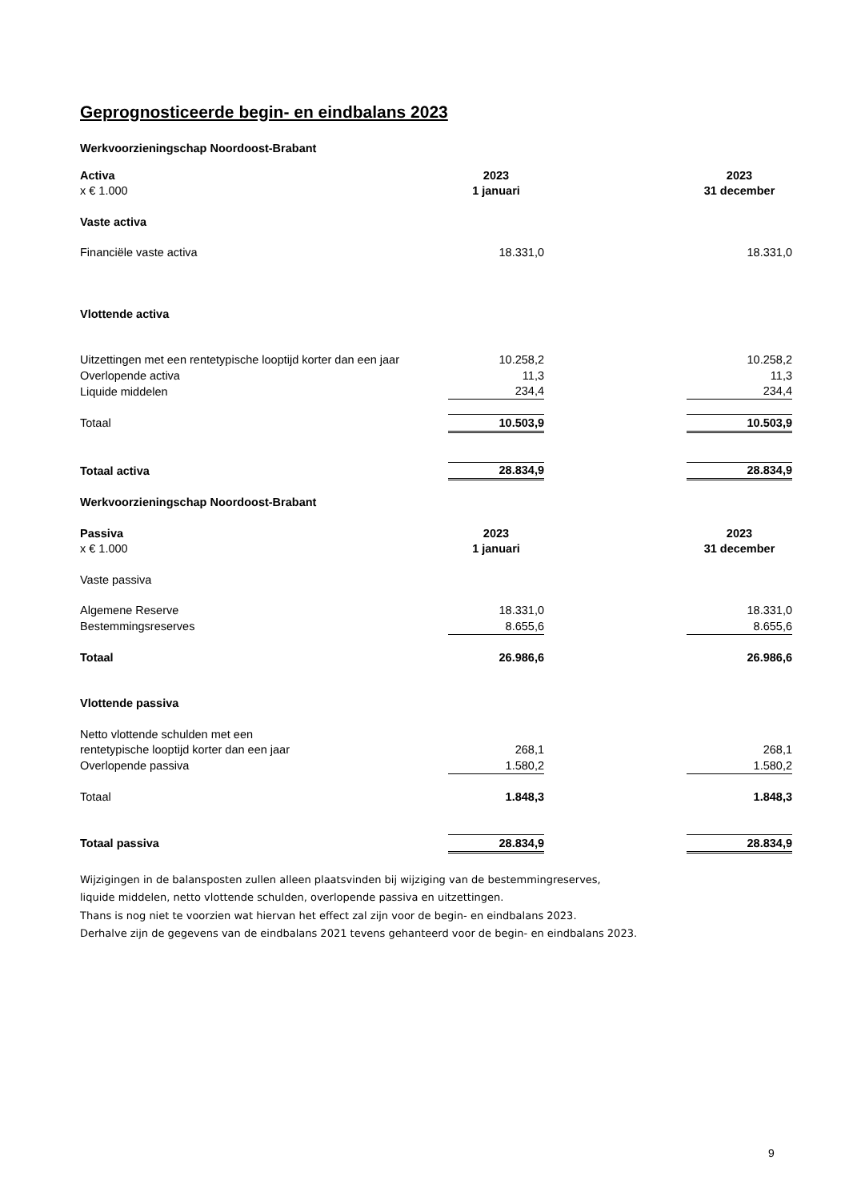Geprognosticeerde begin- en eindbalans 2023
Werkvoorzieningschap Noordoost-Brabant
| Activa | 2023 | | 2023 |
| x € 1.000 | 1 januari | | 31 december |
| Vaste activa | | | |
| Financiële vaste activa | 18.331,0 | | 18.331,0 |
| Vlottende activa | | | |
| Uitzettingen met een rentetypische looptijd korter dan een jaar | 10.258,2 | | 10.258,2 |
| Overlopende activa | 11,3 | | 11,3 |
| Liquide middelen | 234,4 | | 234,4 |
| Totaal | 10.503,9 | | 10.503,9 |
| Totaal activa | 28.834,9 | | 28.834,9 |
| Werkvoorzieningschap Noordoost-Brabant | | | |
| Passiva | 2023 | | 2023 |
| x € 1.000 | 1 januari | | 31 december |
| Vaste passiva | | | |
| Algemene Reserve | 18.331,0 | | 18.331,0 |
| Bestemmingsreserves | 8.655,6 | | 8.655,6 |
| Totaal | 26.986,6 | | 26.986,6 |
| Vlottende passiva | | | |
| Netto vlottende schulden met een | | | |
| rentetypische looptijd korter dan een jaar | 268,1 | | 268,1 |
| Overlopende passiva | 1.580,2 | | 1.580,2 |
| Totaal | 1.848,3 | | 1.848,3 |
| Totaal passiva | 28.834,9 | | 28.834,9 |
Wijzigingen in de balansposten zullen alleen plaatsvinden bij wijziging van de bestemmingreserves,
liquide middelen, netto vlottende schulden, overlopende passiva en uitzettingen.
Thans is nog niet te voorzien wat hiervan het effect zal zijn voor de begin- en eindbalans 2023.
Derhalve zijn de gegevens van de eindbalans 2021 tevens gehanteerd voor de begin- en eindbalans 2023.
9